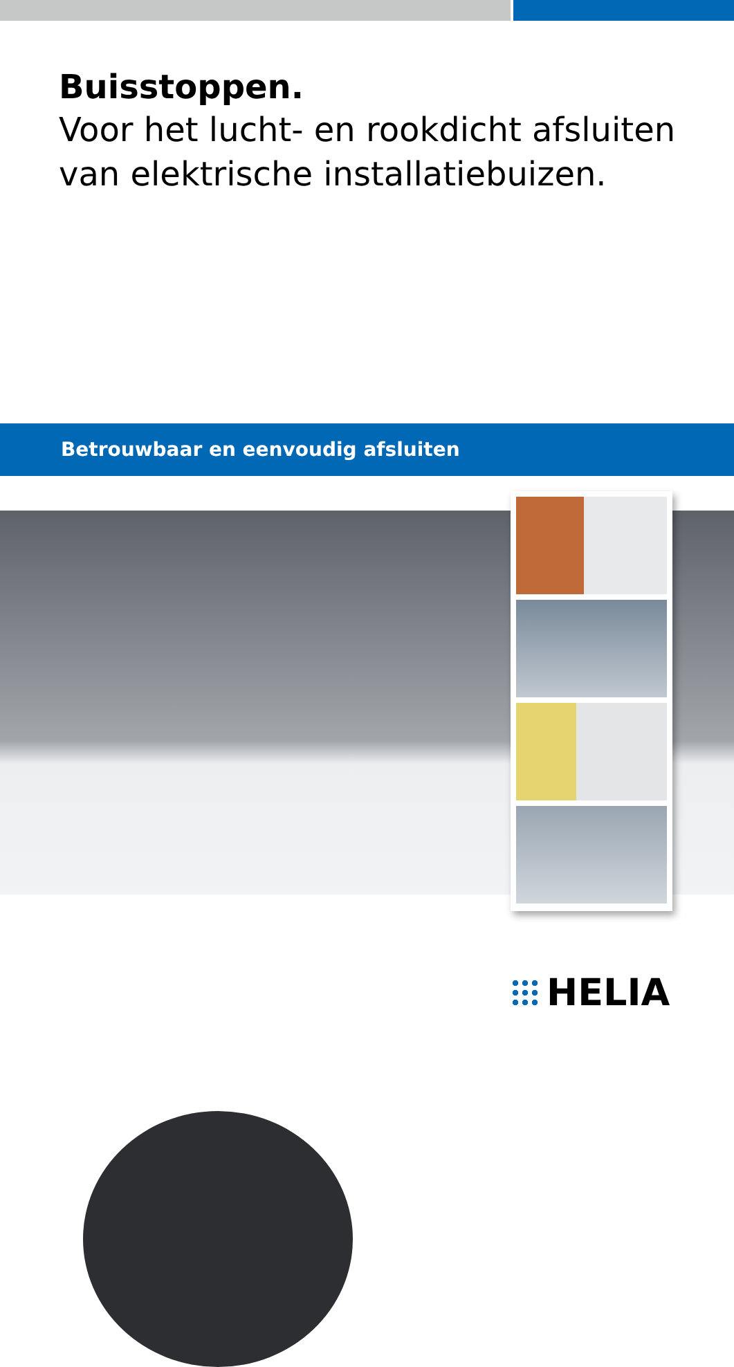Buisstoppen.
Voor het lucht- en rookdicht afsluiten
van elektrische installatiebuizen.
Betrouwbaar en eenvoudig afsluiten
HELIA